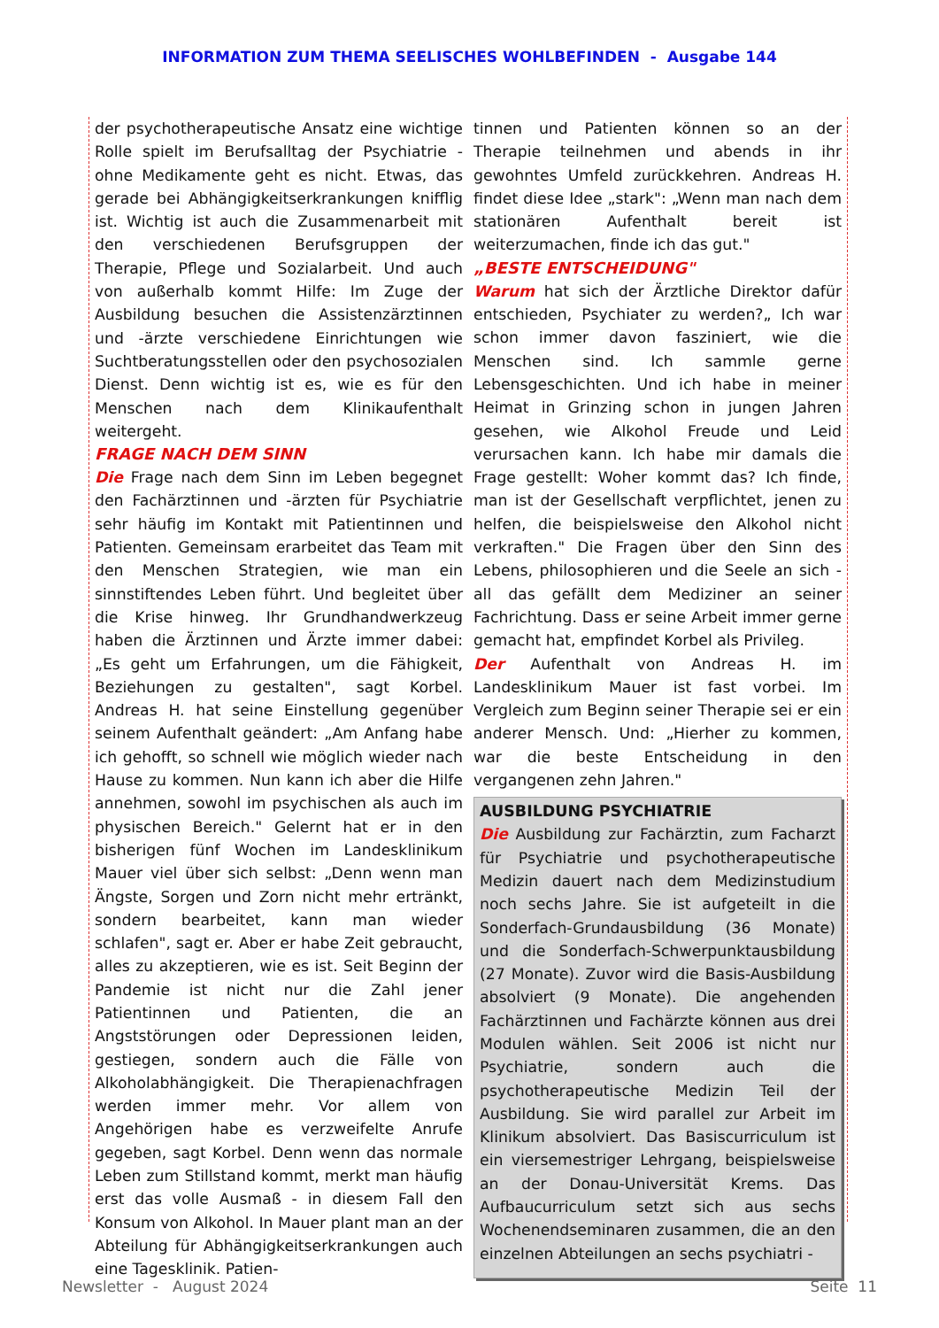INFORMATION ZUM THEMA SEELISCHES WOHLBEFINDEN - Ausgabe 144
der psychotherapeutische Ansatz eine wichtige Rolle spielt im Berufsalltag der Psychiatrie - ohne Medikamente geht es nicht. Etwas, das gerade bei Abhängigkeitserkrankungen knifflig ist. Wichtig ist auch die Zusammenarbeit mit den verschiedenen Berufsgruppen der Therapie, Pflege und Sozialarbeit. Und auch von außerhalb kommt Hilfe: Im Zuge der Ausbildung besuchen die Assistenzärztinnen und -ärzte verschiedene Einrichtungen wie Suchtberatungsstellen oder den psychosozialen Dienst. Denn wichtig ist es, wie es für den Menschen nach dem Klinikaufenthalt weitergeht.
FRAGE NACH DEM SINN
Die Frage nach dem Sinn im Leben begegnet den Fachärztinnen und -ärzten für Psychiatrie sehr häufig im Kontakt mit Patientinnen und Patienten. Gemeinsam erarbeitet das Team mit den Menschen Strategien, wie man ein sinnstiftendes Leben führt. Und begleitet über die Krise hinweg. Ihr Grundhandwerkzeug haben die Ärztinnen und Ärzte immer dabei: „Es geht um Erfahrungen, um die Fähigkeit, Beziehungen zu gestalten", sagt Korbel. Andreas H. hat seine Einstellung gegenüber seinem Aufenthalt geändert: „Am Anfang habe ich gehofft, so schnell wie möglich wieder nach Hause zu kommen. Nun kann ich aber die Hilfe annehmen, sowohl im psychischen als auch im physischen Bereich." Gelernt hat er in den bisherigen fünf Wochen im Landesklinikum Mauer viel über sich selbst: „Denn wenn man Ängste, Sorgen und Zorn nicht mehr ertränkt, sondern bearbeitet, kann man wieder schlafen", sagt er. Aber er habe Zeit gebraucht, alles zu akzeptieren, wie es ist. Seit Beginn der Pandemie ist nicht nur die Zahl jener Patientinnen und Patienten, die an Angststörungen oder Depressionen leiden, gestiegen, sondern auch die Fälle von Alkoholabhängigkeit. Die Therapienachfragen werden immer mehr. Vor allem von Angehörigen habe es verzweifelte Anrufe gegeben, sagt Korbel. Denn wenn das normale Leben zum Stillstand kommt, merkt man häufig erst das volle Ausmaß - in diesem Fall den Konsum von Alkohol. In Mauer plant man an der Abteilung für Abhängigkeitserkrankungen auch eine Tagesklinik. Patien-
tinnen und Patienten können so an der Therapie teilnehmen und abends in ihr gewohntes Umfeld zurückkehren. Andreas H. findet diese Idee „stark": „Wenn man nach dem stationären Aufenthalt bereit ist weiterzumachen, finde ich das gut."
„BESTE ENTSCHEIDUNG"
Warum hat sich der Ärztliche Direktor dafür entschieden, Psychiater zu werden?„ Ich war schon immer davon fasziniert, wie die Menschen sind. Ich sammle gerne Lebensgeschichten. Und ich habe in meiner Heimat in Grinzing schon in jungen Jahren gesehen, wie Alkohol Freude und Leid verursachen kann. Ich habe mir damals die Frage gestellt: Woher kommt das? Ich finde, man ist der Gesellschaft verpflichtet, jenen zu helfen, die beispielsweise den Alkohol nicht verkraften." Die Fragen über den Sinn des Lebens, philosophieren und die Seele an sich - all das gefällt dem Mediziner an seiner Fachrichtung. Dass er seine Arbeit immer gerne gemacht hat, empfindet Korbel als Privileg.
Der Aufenthalt von Andreas H. im Landesklinikum Mauer ist fast vorbei. Im Vergleich zum Beginn seiner Therapie sei er ein anderer Mensch. Und: „Hierher zu kommen, war die beste Entscheidung in den vergangenen zehn Jahren."
AUSBILDUNG PSYCHIATRIE
Die Ausbildung zur Fachärztin, zum Facharzt für Psychiatrie und psychotherapeutische Medizin dauert nach dem Medizinstudium noch sechs Jahre. Sie ist aufgeteilt in die Sonderfach-Grundausbildung (36 Monate) und die Sonderfach-Schwerpunktausbildung (27 Monate). Zuvor wird die Basis-Ausbildung absolviert (9 Monate). Die angehenden Fachärztinnen und Fachärzte können aus drei Modulen wählen. Seit 2006 ist nicht nur Psychiatrie, sondern auch die psychotherapeutische Medizin Teil der Ausbildung. Sie wird parallel zur Arbeit im Klinikum absolviert. Das Basiscurriculum ist ein viersemestriger Lehrgang, beispielsweise an der Donau-Universität Krems. Das Aufbaucurriculum setzt sich aus sechs Wochenendseminaren zusammen, die an den einzelnen Abteilungen an sechs psychiatri -
Newsletter - August 2024 Seite 11